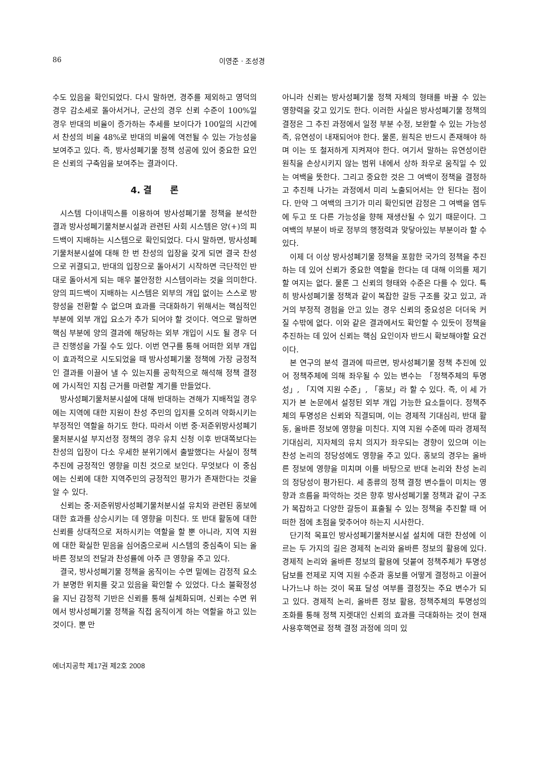86 이영준 · 조성경
수도 있음을 확인되었다. 다시 말하면, 경주를 제외하고 영덕의 경우 감소세로 돌아서거나, 군산의 경우 신뢰 수준이 100%일 경우 반대의 비율이 증가하는 추세를 보이다가 100일의 시간에서 찬성의 비율 48%로 반대의 비율에 역전될 수 있는 가능성을 보여주고 있다. 즉, 방사성폐기물 정책 성공에 있어 중요한 요인은 신뢰의 구축임을 보여주는 결과이다.
4. 결　　론
시스템 다이내믹스를 이용하여 방사성폐기물 정책을 분석한 결과 방사성폐기물처분시설과 관련된 사회 시스템은 양(+)의 피드백이 지배하는 시스템으로 확인되었다. 다시 말하면, 방사성폐기물처분시설에 대해 한 번 찬성의 입장을 갖게 되면 결국 찬성으로 귀결되고, 반대의 입장으로 돌아서기 시작하면 극단적인 반대로 돌아서게 되는 매우 불안정한 시스템이라는 것을 의미한다. 양의 피드백이 지배하는 시스템은 외부의 개입 없이는 스스로 방향성을 전환할 수 없으며 효과를 극대화하기 위해서는 핵심적인 부분에 외부 개입 요소가 추가 되어야 할 것이다. 역으로 말하면 핵심 부분에 양의 결과에 해당하는 외부 개입이 시도 될 경우 더 큰 진행성을 가질 수도 있다. 이번 연구를 통해 어떠한 외부 개입이 효과적으로 시도되었을 때 방사성폐기물 정책에 가장 긍정적인 결과를 이끌어 낼 수 있는지를 공학적으로 해석해 정책 결정에 가시적인 지침 근거를 마련할 계기를 만들었다.
방사성폐기물처분시설에 대해 반대하는 견해가 지배적일 경우에는 지역에 대한 지원이 찬성 주민의 입지를 오히려 약화시키는 부정적인 역할을 하기도 한다. 따라서 이번 중·저준위방사성폐기물처분시설 부지선정 정책의 경우 유치 신청 이후 반대쪽보다는 찬성의 입장이 다소 우세한 분위기에서 출발했다는 사실이 정책 추진에 긍정적인 영향을 미친 것으로 보인다. 무엇보다 이 중심에는 신뢰에 대한 지역주민의 긍정적인 평가가 존재한다는 것을 알 수 있다.
신뢰는 중·저준위방사성폐기물처분시설 유치와 관련된 홍보에 대한 효과를 상승시키는 데 영향을 미친다. 또 반대 활동에 대한 신뢰를 상대적으로 저하시키는 역할을 할 뿐 아니라, 지역 지원에 대한 확실한 믿음을 심어줌으로써 시스템의 중심축이 되는 올바른 정보의 전달과 찬성률에 아주 큰 영향을 주고 있다.
결국, 방사성폐기물 정책을 움직이는 수면 밑에는 감정적 요소가 분명한 위치를 갖고 있음을 확인할 수 있었다. 다소 불확정성을 지닌 감정적 기반은 신뢰를 통해 실체화되며, 신뢰는 수면 위에서 방사성폐기물 정책을 직접 움직이게 하는 역할을 하고 있는 것이다. 뿐 만
아니라 신뢰는 방사성폐기물 정책 자체의 형태를 바꿀 수 있는 영향력을 갖고 있기도 한다. 이러한 사실은 방사성폐기물 정책의 결정은 그 추진 과정에서 일정 부분 수정, 보완할 수 있는 가능성 즉, 유연성이 내재되어야 한다. 물론, 원칙은 반드시 존재해야 하며 이는 또 철저하게 지켜져야 한다. 여기서 말하는 유연성이란 원칙을 손상시키지 않는 범위 내에서 상하 좌우로 움직일 수 있는 여백을 뜻한다. 그리고 중요한 것은 그 여백이 정책을 결정하고 추진해 나가는 과정에서 미리 노출되어서는 안 된다는 점이다. 만약 그 여백의 크기가 미리 확인되면 감정은 그 여백을 염두에 두고 또 다른 가능성을 향해 재생산될 수 있기 때문이다. 그 여백의 부분이 바로 정부의 행정력과 맞닿아있는 부분이라 할 수 있다.
이제 더 이상 방사성폐기물 정책을 포함한 국가의 정책을 추진하는 데 있어 신뢰가 중요한 역할을 한다는 데 대해 이의를 제기할 여지는 없다. 물론 그 신뢰의 형태와 수준은 다를 수 있다. 특히 방사성폐기물 정책과 같이 복잡한 갈등 구조를 갖고 있고, 과거의 부정적 경험을 안고 있는 경우 신뢰의 중요성은 더더욱 커질 수밖에 없다. 이와 같은 결과에서도 확인할 수 있듯이 정책을 추진하는 데 있어 신뢰는 핵심 요인이자 반드시 확보해야할 요건이다.
본 연구의 분석 결과에 따르면, 방사성폐기물 정책 추진에 있어 정책주체에 의해 좌우될 수 있는 변수는 「정책주체의 투명성」, 「지역 지원 수준」, 「홍보」라 할 수 있다. 즉, 이 세 가지가 본 논문에서 설정된 외부 개입 가능한 요소들이다. 정책주체의 투명성은 신뢰와 직결되며, 이는 경제적 기대심리, 반대 활동, 올바른 정보에 영향을 미친다. 지역 지원 수준에 따라 경제적 기대심리, 지자체의 유치 의지가 좌우되는 경향이 있으며 이는 찬성 논리의 정당성에도 영향을 주고 있다. 홍보의 경우는 올바른 정보에 영향을 미치며 이를 바탕으로 반대 논리와 찬성 논리의 정당성이 평가된다. 세 종류의 정책 결정 변수들이 미치는 영향과 흐름을 파악하는 것은 향후 방사성폐기물 정책과 같이 구조가 복잡하고 다양한 갈등이 표출될 수 있는 정책을 추진할 때 어떠한 점에 초점을 맞추어야 하는지 시사한다.
단기적 목표인 방사성폐기물처분시설 설치에 대한 찬성에 이르는 두 가지의 길은 경제적 논리와 올바른 정보의 활용에 있다. 경제적 논리와 올바른 정보의 활용에 덧붙여 정책주체가 투명성 담보를 전제로 지역 지원 수준과 홍보를 어떻게 결정하고 이끌어 나가느냐 하는 것이 목표 달성 여부를 결정짓는 주요 변수가 되고 있다. 경제적 논리, 올바른 정보 활용, 정책주체의 투명성의 조화를 통해 정책 지렛대인 신뢰의 효과를 극대화하는 것이 현재 사용후핵연료 정책 결정 과정에 의미 있
에너지공학 제17권 제2호 2008